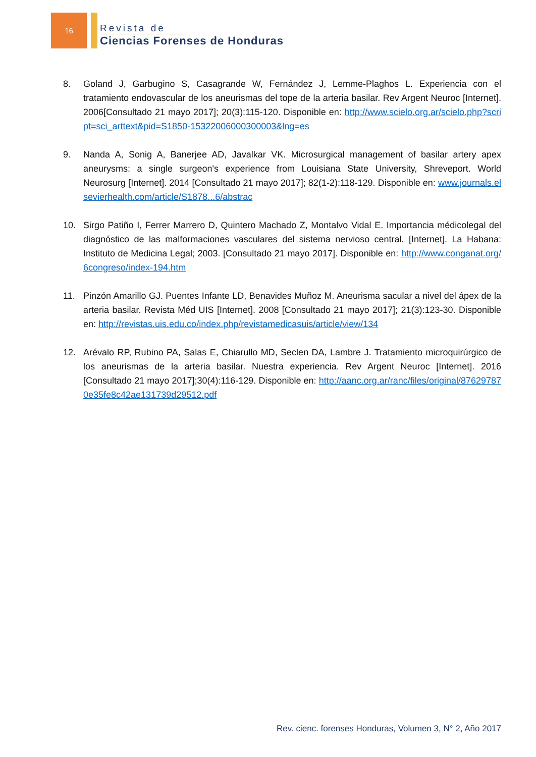16
Revista de
Ciencias Forenses de Honduras
8. Goland J, Garbugino S, Casagrande W, Fernández J, Lemme-Plaghos L. Experiencia con el tratamiento endovascular de los aneurismas del tope de la arteria basilar. Rev Argent Neuroc [Internet]. 2006[Consultado 21 mayo 2017]; 20(3):115-120. Disponible en: http://www.scielo.org.ar/scielo.php?script=sci_arttext&pid=S1850-15322006000300003&lng=es
9. Nanda A, Sonig A, Banerjee AD, Javalkar VK. Microsurgical management of basilar artery apex aneurysms: a single surgeon's experience from Louisiana State University, Shreveport. World Neurosurg [Internet]. 2014 [Consultado 21 mayo 2017]; 82(1-2):118-129. Disponible en: www.journals.elsevierhealth.com/article/S1878...6/abstrac
10. Sirgo Patiño I, Ferrer Marrero D, Quintero Machado Z, Montalvo Vidal E. Importancia médicolegal del diagnóstico de las malformaciones vasculares del sistema nervioso central. [Internet]. La Habana: Instituto de Medicina Legal; 2003. [Consultado 21 mayo 2017]. Disponible en: http://www.conganat.org/6congreso/index-194.htm
11. Pinzón Amarillo GJ. Puentes Infante LD, Benavides Muñoz M. Aneurisma sacular a nivel del ápex de la arteria basilar. Revista Méd UIS [Internet]. 2008 [Consultado 21 mayo 2017]; 21(3):123-30. Disponible en: http://revistas.uis.edu.co/index.php/revistamedicasuis/article/view/134
12. Arévalo RP, Rubino PA, Salas E, Chiarullo MD, Seclen DA, Lambre J. Tratamiento microquirúrgico de los aneurismas de la arteria basilar. Nuestra experiencia. Rev Argent Neuroc [Internet]. 2016 [Consultado 21 mayo 2017];30(4):116-129. Disponible en: http://aanc.org.ar/ranc/files/original/876297870e35fe8c42ae131739d29512.pdf
Rev. cienc. forenses Honduras, Volumen 3, N° 2, Año 2017